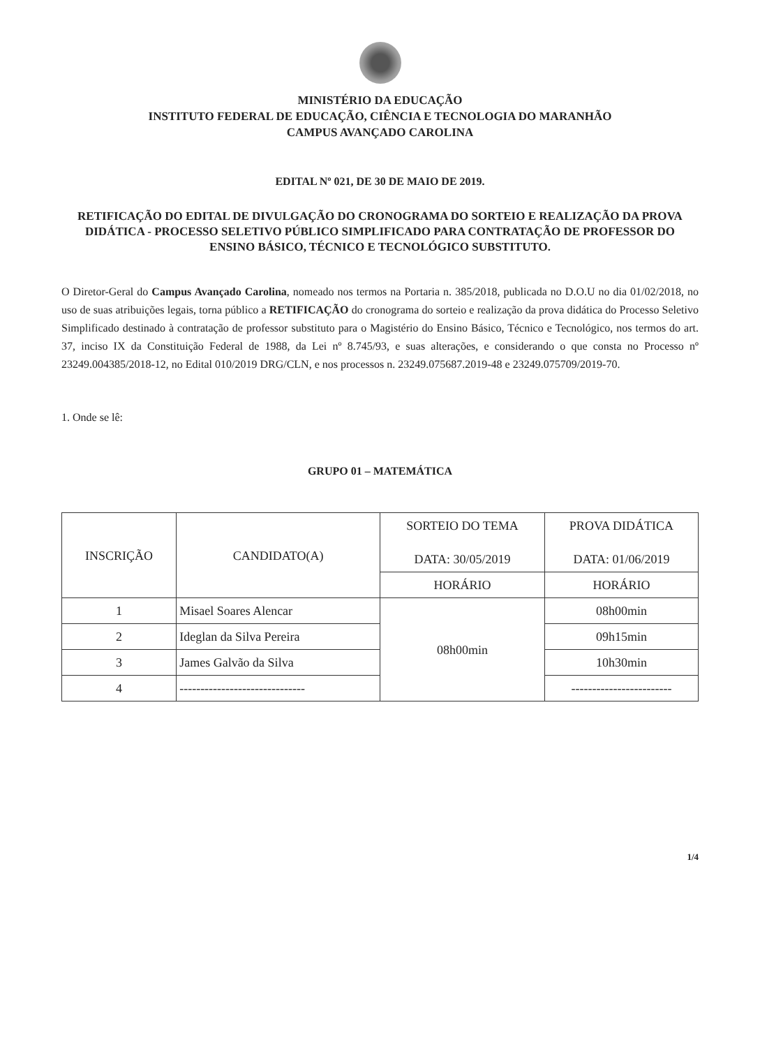MINISTÉRIO DA EDUCAÇÃO
INSTITUTO FEDERAL DE EDUCAÇÃO, CIÊNCIA E TECNOLOGIA DO MARANHÃO
CAMPUS AVANÇADO CAROLINA
EDITAL Nº 021, DE 30 DE MAIO DE 2019.
RETIFICAÇÃO DO EDITAL DE DIVULGAÇÃO DO CRONOGRAMA DO SORTEIO E REALIZAÇÃO DA PROVA DIDÁTICA - PROCESSO SELETIVO PÚBLICO SIMPLIFICADO PARA CONTRATAÇÃO DE PROFESSOR DO ENSINO BÁSICO, TÉCNICO E TECNOLÓGICO SUBSTITUTO.
O Diretor-Geral do Campus Avançado Carolina, nomeado nos termos na Portaria n. 385/2018, publicada no D.O.U no dia 01/02/2018, no uso de suas atribuições legais, torna público a RETIFICAÇÃO do cronograma do sorteio e realização da prova didática do Processo Seletivo Simplificado destinado à contratação de professor substituto para o Magistério do Ensino Básico, Técnico e Tecnológico, nos termos do art. 37, inciso IX da Constituição Federal de 1988, da Lei nº 8.745/93, e suas alterações, e considerando o que consta no Processo nº 23249.004385/2018-12, no Edital 010/2019 DRG/CLN, e nos processos n. 23249.075687.2019-48 e 23249.075709/2019-70.
1. Onde se lê:
GRUPO 01 – MATEMÁTICA
| INSCRIÇÃO | CANDIDATO(A) | SORTEIO DO TEMA DATA: 30/05/2019 | PROVA DIDÁTICA DATA: 01/06/2019 |
| --- | --- | --- | --- |
| | | HORÁRIO | HORÁRIO |
| 1 | Misael Soares Alencar | 08h00min | 08h00min |
| 2 | Ideglan da Silva Pereira | | 09h15min |
| 3 | James Galvão da Silva | | 10h30min |
| 4 | ------------------------------ | | ------------------------ |
1/4